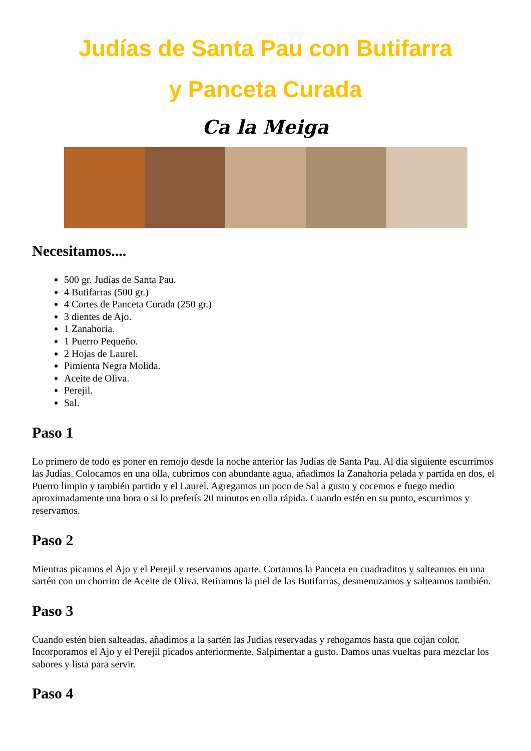Judías de Santa Pau con Butifarra
y Panceta Curada
Ca la Meiga
Necesitamos....
500 gr. Judías de Santa Pau.
4 Butifarras (500 gr.)
4 Cortes de Panceta Curada (250 gr.)
3 dientes de Ajo.
1 Zanahoria.
1 Puerro Pequeño.
2 Hojas de Laurel.
Pimienta Negra Molida.
Aceite de Oliva.
Perejil.
Sal.
Paso 1
Lo primero de todo es poner en remojo desde la noche anterior las Judías de Santa Pau. Al día siguiente escurrimos las Judías. Colocamos en una olla, cubrimos con abundante agua, añadimos la Zanahoria pelada y partida en dos, el Puerro limpio y también partido y el Laurel. Agregamos un poco de Sal a gusto y cocemos e fuego medio aproximadamente una hora o si lo preferís 20 minutos en olla rápida. Cuando estén en su punto, escurrimos y reservamos.
Paso 2
Mientras picamos el Ajo y el Perejil y reservamos aparte. Cortamos la Panceta en cuadraditos y salteamos en una sartén con un chorrito de Aceite de Oliva. Retiramos la piel de las Butifarras, desmenuzamos y salteamos también.
Paso 3
Cuando estén bien salteadas, añadimos a la sartén las Judías reservadas y rehogamos hasta que cojan color. Incorporamos el Ajo y el Perejil picados anteriormente. Salpimentar a gusto. Damos unas vueltas para mezclar los sabores y lista para servir.
Paso 4